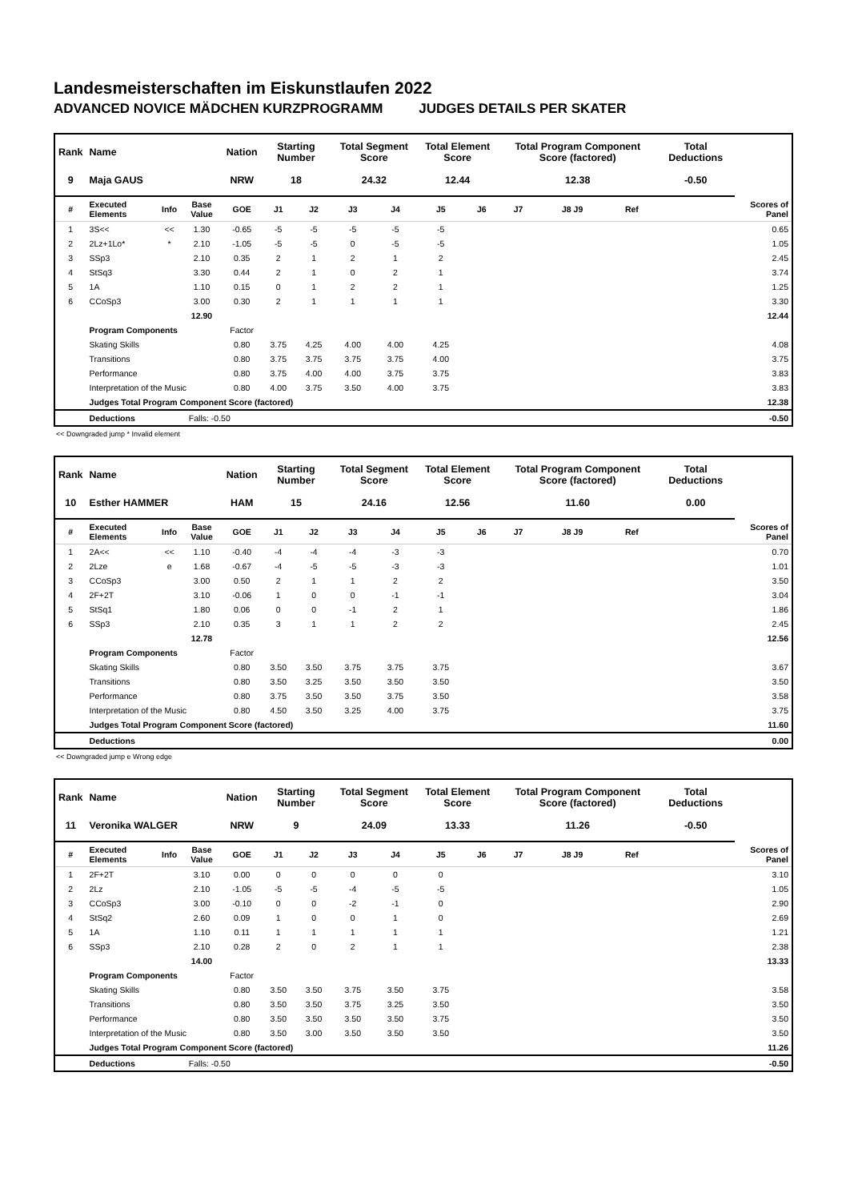Landesmeisterschaften im Eiskunstlaufen 2022
ADVANCED NOVICE MÄDCHEN KURZPROGRAMM JUDGES DETAILS PER SKATER
| Rank | Name | | | Nation | Starting Number | | Total Segment Score | | Total Element Score | | Total Program Component Score (factored) | | | Total Deductions | |
| --- | --- | --- | --- | --- | --- | --- | --- | --- | --- | --- | --- | --- | --- | --- | --- |
| 9 | Maja GAUS | | | NRW | 18 | | 24.32 | | 12.44 | | 12.38 | | | -0.50 | |
| # | Executed Elements | Info | Base Value | GOE | J1 | J2 | J3 | J4 | J5 | J6 | J7 | J8 J9 | Ref | | Scores of Panel |
| 1 | 3S<< | << | 1.30 | -0.65 | -5 | -5 | -5 | -5 | -5 | | | | | | 0.65 |
| 2 | 2Lz+1Lo* | * | 2.10 | -1.05 | -5 | -5 | 0 | -5 | -5 | | | | | | 1.05 |
| 3 | SSp3 | | 2.10 | 0.35 | 2 | 1 | 2 | 1 | 2 | | | | | | 2.45 |
| 4 | StSq3 | | 3.30 | 0.44 | 2 | 1 | 0 | 2 | 1 | | | | | | 3.74 |
| 5 | 1A | | 1.10 | 0.15 | 0 | 1 | 2 | 2 | 1 | | | | | | 1.25 |
| 6 | CCoSp3 | | 3.00 | 0.30 | 2 | 1 | 1 | 1 | 1 | | | | | | 3.30 |
| | | | 12.90 | | | | | | | | | | | | 12.44 |
| | Program Components | | | Factor | | | | | | | | | | | |
| | Skating Skills | | | 0.80 | 3.75 | 4.25 | 4.00 | 4.00 | 4.25 | | | | | | 4.08 |
| | Transitions | | | 0.80 | 3.75 | 3.75 | 3.75 | 3.75 | 4.00 | | | | | | 3.75 |
| | Performance | | | 0.80 | 3.75 | 4.00 | 4.00 | 3.75 | 3.75 | | | | | | 3.83 |
| | Interpretation of the Music | | | 0.80 | 4.00 | 3.75 | 3.50 | 4.00 | 3.75 | | | | | | 3.83 |
| | Judges Total Program Component Score (factored) | | | | | | | | | | | | | | 12.38 |
| | Deductions | Falls: -0.50 | | | | | | | | | | | | | -0.50 |
<< Downgraded jump * Invalid element
| Rank | Name | | | Nation | Starting Number | | Total Segment Score | | Total Element Score | | Total Program Component Score (factored) | | | Total Deductions | |
| --- | --- | --- | --- | --- | --- | --- | --- | --- | --- | --- | --- | --- | --- | --- | --- |
| 10 | Esther HAMMER | | | HAM | 15 | | 24.16 | | 12.56 | | 11.60 | | | 0.00 | |
| # | Executed Elements | Info | Base Value | GOE | J1 | J2 | J3 | J4 | J5 | J6 | J7 | J8 J9 | Ref | | Scores of Panel |
| 1 | 2A<< | << | 1.10 | -0.40 | -4 | -4 | -4 | -3 | -3 | | | | | | 0.70 |
| 2 | 2Lze | e | 1.68 | -0.67 | -4 | -5 | -5 | -3 | -3 | | | | | | 1.01 |
| 3 | CCoSp3 | | 3.00 | 0.50 | 2 | 1 | 1 | 2 | 2 | | | | | | 3.50 |
| 4 | 2F+2T | | 3.10 | -0.06 | 1 | 0 | 0 | -1 | -1 | | | | | | 3.04 |
| 5 | StSq1 | | 1.80 | 0.06 | 0 | 0 | -1 | 2 | 1 | | | | | | 1.86 |
| 6 | SSp3 | | 2.10 | 0.35 | 3 | 1 | 1 | 2 | 2 | | | | | | 2.45 |
| | | | 12.78 | | | | | | | | | | | | 12.56 |
| | Program Components | | | Factor | | | | | | | | | | | |
| | Skating Skills | | | 0.80 | 3.50 | 3.50 | 3.75 | 3.75 | 3.75 | | | | | | 3.67 |
| | Transitions | | | 0.80 | 3.50 | 3.25 | 3.50 | 3.50 | 3.50 | | | | | | 3.50 |
| | Performance | | | 0.80 | 3.75 | 3.50 | 3.50 | 3.75 | 3.50 | | | | | | 3.58 |
| | Interpretation of the Music | | | 0.80 | 4.50 | 3.50 | 3.25 | 4.00 | 3.75 | | | | | | 3.75 |
| | Judges Total Program Component Score (factored) | | | | | | | | | | | | | | 11.60 |
| | Deductions | | | | | | | | | | | | | | 0.00 |
<< Downgraded jump e Wrong edge
| Rank | Name | | | Nation | Starting Number | | Total Segment Score | | Total Element Score | | Total Program Component Score (factored) | | | Total Deductions | |
| --- | --- | --- | --- | --- | --- | --- | --- | --- | --- | --- | --- | --- | --- | --- | --- |
| 11 | Veronika WALGER | | | NRW | 9 | | 24.09 | | 13.33 | | 11.26 | | | -0.50 | |
| # | Executed Elements | Info | Base Value | GOE | J1 | J2 | J3 | J4 | J5 | J6 | J7 | J8 J9 | Ref | | Scores of Panel |
| 1 | 2F+2T | | 3.10 | 0.00 | 0 | 0 | 0 | 0 | 0 | | | | | | 3.10 |
| 2 | 2Lz | | 2.10 | -1.05 | -5 | -5 | -4 | -5 | -5 | | | | | | 1.05 |
| 3 | CCoSp3 | | 3.00 | -0.10 | 0 | 0 | -2 | -1 | 0 | | | | | | 2.90 |
| 4 | StSq2 | | 2.60 | 0.09 | 1 | 0 | 0 | 1 | 0 | | | | | | 2.69 |
| 5 | 1A | | 1.10 | 0.11 | 1 | 1 | 1 | 1 | 1 | | | | | | 1.21 |
| 6 | SSp3 | | 2.10 | 0.28 | 2 | 0 | 2 | 1 | 1 | | | | | | 2.38 |
| | | | 14.00 | | | | | | | | | | | | 13.33 |
| | Program Components | | | Factor | | | | | | | | | | | |
| | Skating Skills | | | 0.80 | 3.50 | 3.50 | 3.75 | 3.50 | 3.75 | | | | | | 3.58 |
| | Transitions | | | 0.80 | 3.50 | 3.50 | 3.75 | 3.25 | 3.50 | | | | | | 3.50 |
| | Performance | | | 0.80 | 3.50 | 3.50 | 3.50 | 3.50 | 3.75 | | | | | | 3.50 |
| | Interpretation of the Music | | | 0.80 | 3.50 | 3.00 | 3.50 | 3.50 | 3.50 | | | | | | 3.50 |
| | Judges Total Program Component Score (factored) | | | | | | | | | | | | | | 11.26 |
| | Deductions | Falls: -0.50 | | | | | | | | | | | | | -0.50 |